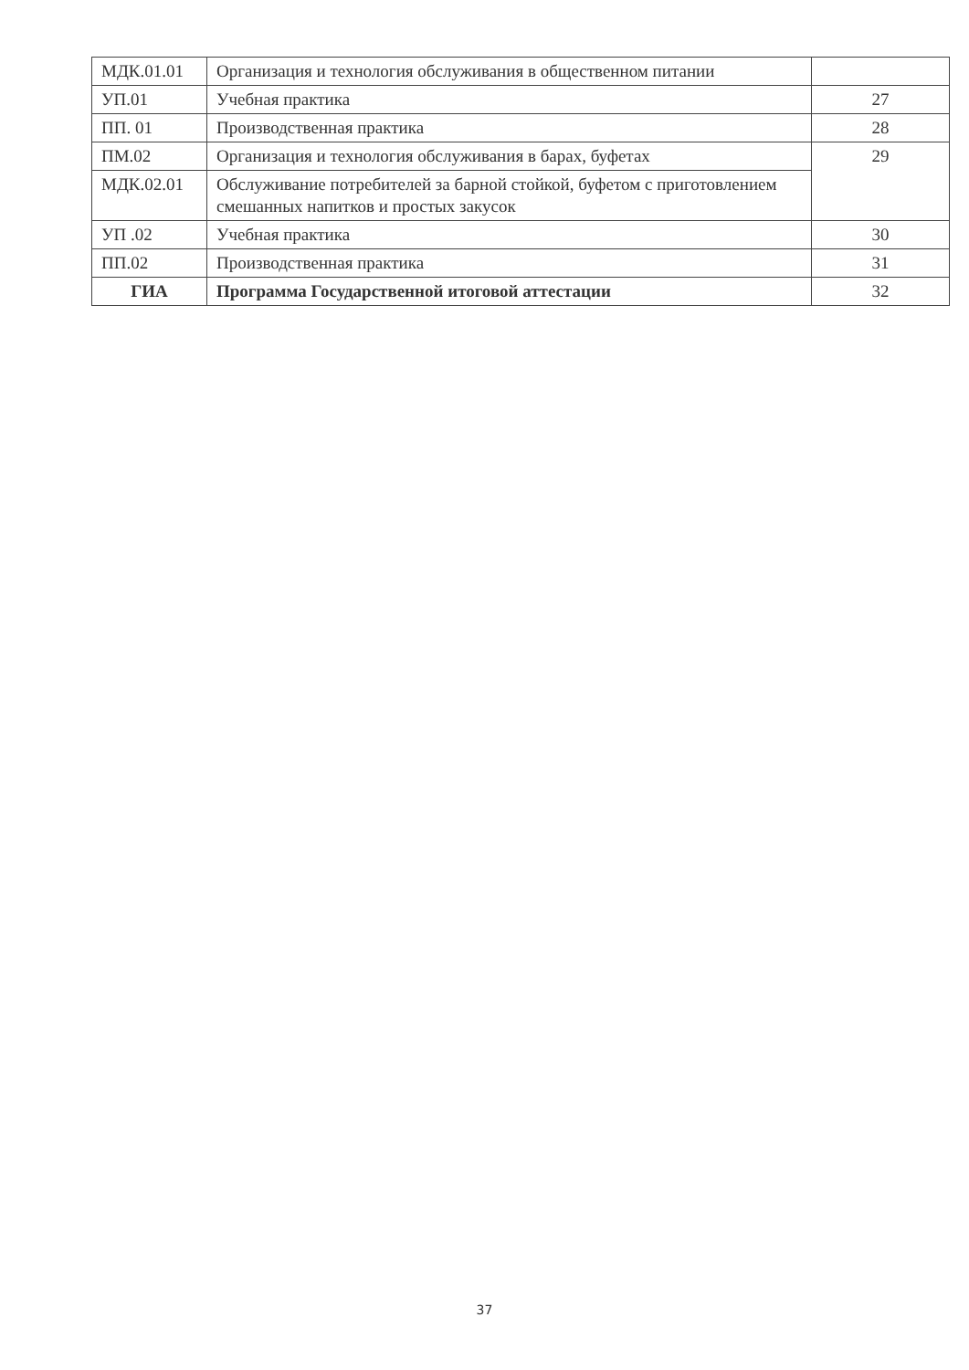| МДК.01.01 | Организация и технология обслуживания в общественном питании | |
| УП.01 | Учебная практика | 27 |
| ПП. 01 | Производственная практика | 28 |
| ПМ.02 | Организация и технология обслуживания в барах, буфетах | 29 |
| МДК.02.01 | Обслуживание потребителей за барной стойкой, буфетом с приготовлением смешанных напитков и простых закусок | |
| УП .02 | Учебная практика | 30 |
| ПП.02 | Производственная практика | 31 |
| ГИА | Программа Государственной итоговой аттестации | 32 |
37